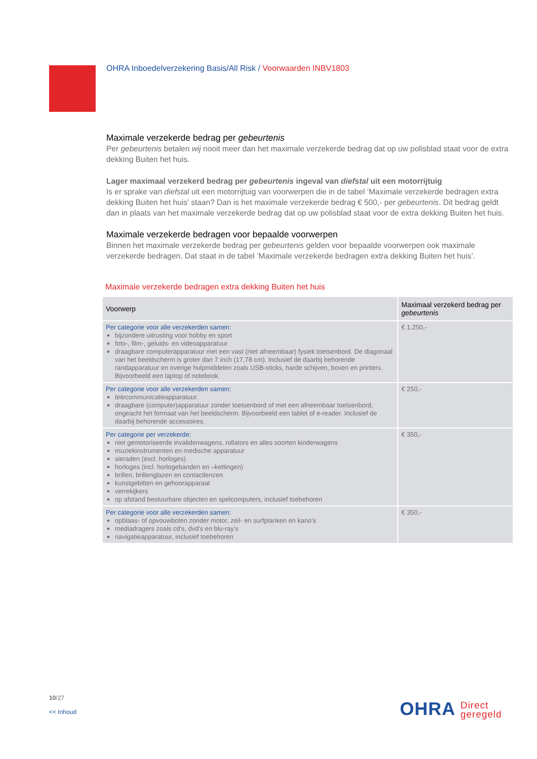OHRA Inboedelverzekering Basis/All Risk / Voorwaarden INBV1803
Maximale verzekerde bedrag per gebeurtenis
Per gebeurtenis betalen wij nooit meer dan het maximale verzekerde bedrag dat op uw polisblad staat voor de extra dekking Buiten het huis.
Lager maximaal verzekerd bedrag per gebeurtenis ingeval van diefstal uit een motorrijtuig
Is er sprake van diefstal uit een motorrijtuig van voorwerpen die in de tabel ‘Maximale verzekerde bedragen extra dekking Buiten het huis’ staan? Dan is het maximale verzekerde bedrag € 500,- per gebeurtenis. Dit bedrag geldt dan in plaats van het maximale verzekerde bedrag dat op uw polisblad staat voor de extra dekking Buiten het huis.
Maximale verzekerde bedragen voor bepaalde voorwerpen
Binnen het maximale verzekerde bedrag per gebeurtenis gelden voor bepaalde voorwerpen ook maximale verzekerde bedragen. Dat staat in de tabel ‘Maximale verzekerde bedragen extra dekking Buiten het huis’.
Maximale verzekerde bedragen extra dekking Buiten het huis
| Voorwerp | Maximaal verzekerd bedrag per gebeurtenis |
| --- | --- |
| Per categorie voor alle verzekerden samen: bijzondere uitrusting voor hobby en sport foto-, film-, geluids- en videoapparatuur draagbare computerapparatuur met een vast (niet afneembaar) fysiek toetsenbord. De diagonaal van het beeldscherm is groter dan 7 inch (17,78 cm). Inclusief de daarbij behorende randapparatuur en overige hulpmiddelen zoals USB-sticks, harde schijven, boxen en printers. Bijvoorbeeld een laptop of notebook. | € 1.250,- |
| Per categorie voor alle verzekerden samen: telecommunicatieapparatuur. draagbare (computer)apparatuur zonder toetsenbord of met een afneembaar toetsenbord, ongeacht het formaat van het beeldscherm. Bijvoorbeeld een tablet of e-reader. Inclusief de daarbij behorende accessoires. | € 250,- |
| Per categorie per verzekerde: niet gemotoriseerde invalidenwagens, rollators en alles soorten kinderwagens muziekinstrumenten en medische apparatuur sieraden (excl. horloges) horloges (incl. horlogebanden en –kettingen) brillen, brillenglazen en contactlenzen kunstgebitten en gehoorapparaat verrekijkers op afstand bestuurbare objecten en spelcomputers, inclusief toebehoren | € 350,- |
| Per categorie voor alle verzekerden samen: opblaas- of opvouwboten zonder motor, zeil- en surfplanken en kano’s mediadragers zoals cd’s, dvd’s en blu-ray’s navigatieapparatuur, inclusief toebehoren | € 350,- |
10/27
<< Inhoud
OHRA Direct
geregeld